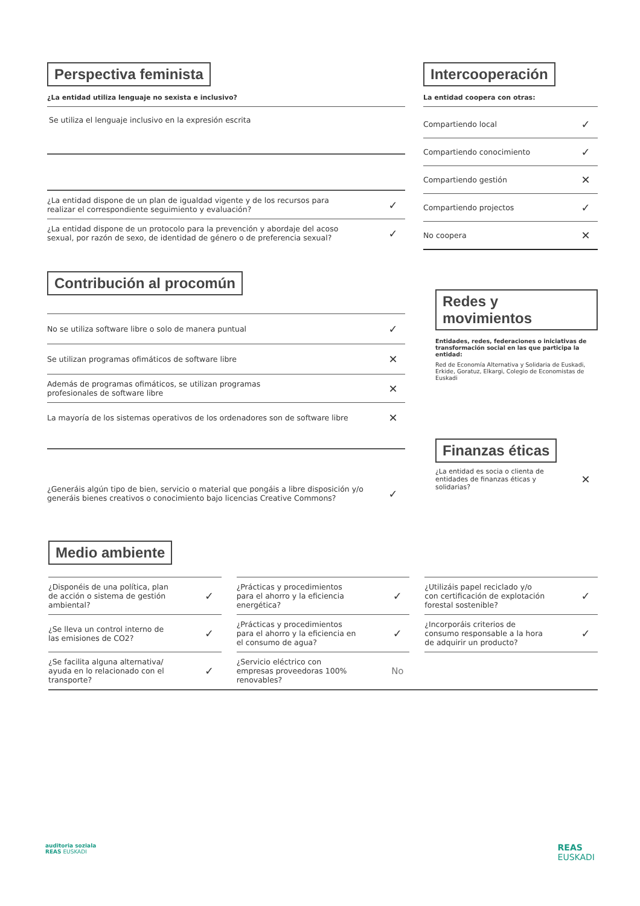Perspectiva feminista
¿La entidad utiliza lenguaje no sexista e inclusivo?
Se utiliza el lenguaje inclusivo en la expresión escrita
¿La entidad dispone de un plan de igualdad vigente y de los recursos para
realizar el correspondiente seguimiento y evaluación? ✓
¿La entidad dispone de un protocolo para la prevención y abordaje del acoso
sexual, por razón de sexo, de identidad de género o de preferencia sexual? ✓
Contribución al procomún
No se utiliza software libre o solo de manera puntual ✓
Se utilizan programas ofimáticos de software libre ✕
Además de programas ofimáticos, se utilizan programas
profesionales de software libre ✕
La mayoría de los sistemas operativos de los ordenadores son de software libre ✕
¿Generáis algún tipo de bien, servicio o material que pongáis a libre disposición y/o
generáis bienes creativos o conocimiento bajo licencias Creative Commons? ✓
Intercooperación
La entidad coopera con otras:
Compartiendo local ✓
Compartiendo conocimiento ✓
Compartiendo gestión ✕
Compartiendo projectos ✓
No coopera ✕
Redes y movimientos
Entidades, redes, federaciones o iniciativas de transformación social en las que participa la entidad:
Red de Economía Alternativa y Solidaria de Euskadi, Erkide, Goratuz, Elkargi, Colegio de Economistas de Euskadi
Finanzas éticas
¿La entidad es socia o clienta de
entidades de finanzas éticas y
solidarias? ✕
Medio ambiente
¿Disponéis de una política, plan
de acción o sistema de gestión
ambiental? ✓
¿Prácticas y procedimientos
para el ahorro y la eficiencia
energética? ✓
¿Utilizáis papel reciclado y/o
con certificación de explotación
forestal sostenible? ✓
¿Se lleva un control interno de
las emisiones de CO2? ✓
¿Prácticas y procedimientos
para el ahorro y la eficiencia en
el consumo de agua? ✓
¿Incorporáis criterios de
consumo responsable a la hora
de adquirir un producto? ✓
¿Se facilita alguna alternativa/
ayuda en lo relacionado con el
transporte? ✓
¿Servicio eléctrico con
empresas proveedoras 100%
renovables? No
auditoria soziala
REAS EUSKADI
REAS
EUSKADI